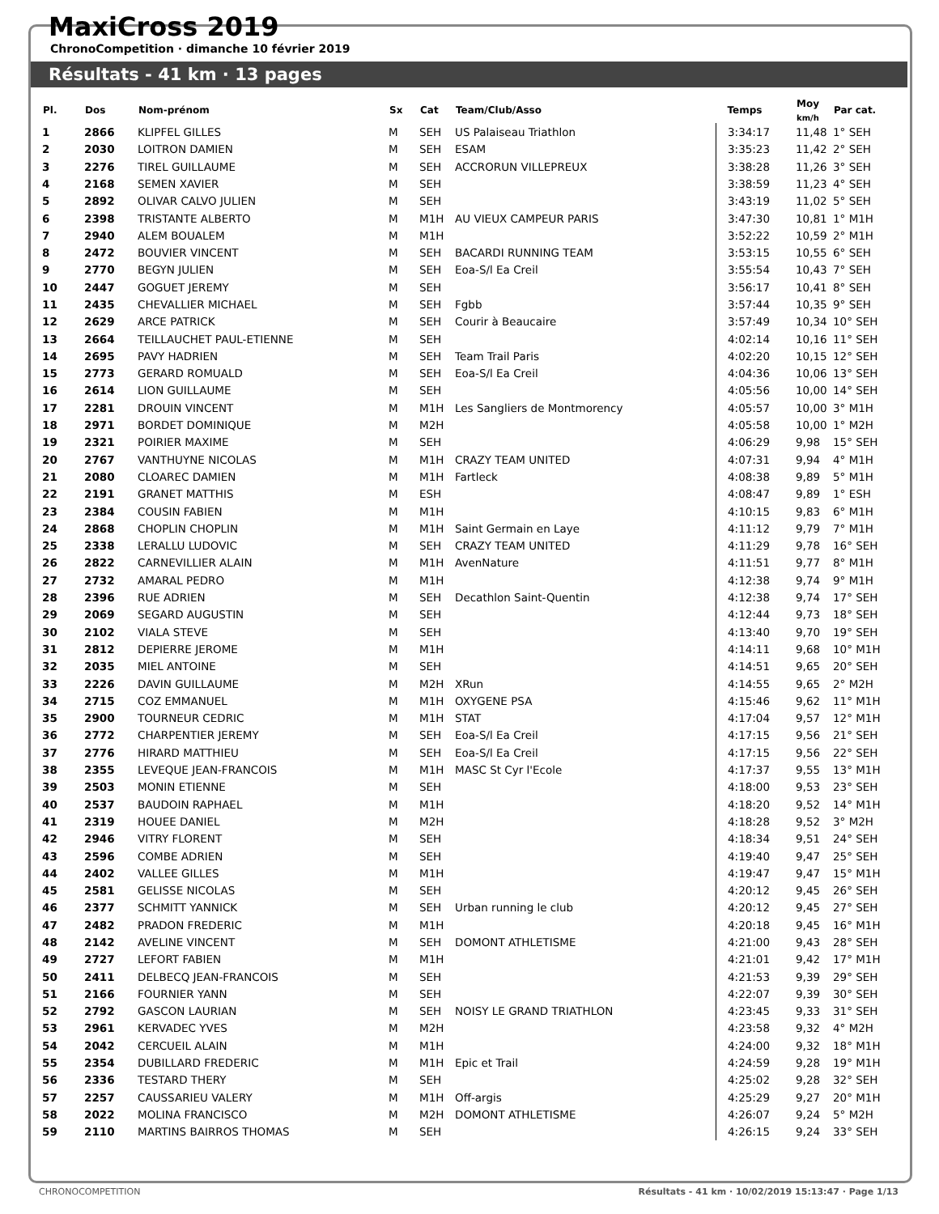MaxiCross 2019
ChronoCompetition · dimanche 10 février 2019
Résultats - 41 km · 13 pages
| Pl. | Dos | Nom-prénom | Sx | Cat | Team/Club/Asso | Temps | Moy <sub>km/h</sub> | Par cat. |
| --- | --- | --- | --- | --- | --- | --- | --- | --- |
| 1 | 2866 | KLIPFEL GILLES | M | SEH | US Palaiseau Triathlon | 3:34:17 | 11,48 | 1° SEH |
| 2 | 2030 | LOITRON DAMIEN | M | SEH | ESAM | 3:35:23 | 11,42 | 2° SEH |
| 3 | 2276 | TIREL GUILLAUME | M | SEH | ACCRORUN VILLEPREUX | 3:38:28 | 11,26 | 3° SEH |
| 4 | 2168 | SEMEN XAVIER | M | SEH | | 3:38:59 | 11,23 | 4° SEH |
| 5 | 2892 | OLIVAR CALVO JULIEN | M | SEH | | 3:43:19 | 11,02 | 5° SEH |
| 6 | 2398 | TRISTANTE ALBERTO | M | M1H | AU VIEUX CAMPEUR PARIS | 3:47:30 | 10,81 | 1° M1H |
| 7 | 2940 | ALEM BOUALEM | M | M1H | | 3:52:22 | 10,59 | 2° M1H |
| 8 | 2472 | BOUVIER VINCENT | M | SEH | BACARDI RUNNING TEAM | 3:53:15 | 10,55 | 6° SEH |
| 9 | 2770 | BEGYN JULIEN | M | SEH | Eoa-S/l Ea Creil | 3:55:54 | 10,43 | 7° SEH |
| 10 | 2447 | GOGUET JEREMY | M | SEH | | 3:56:17 | 10,41 | 8° SEH |
| 11 | 2435 | CHEVALLIER MICHAEL | M | SEH | Fgbb | 3:57:44 | 10,35 | 9° SEH |
| 12 | 2629 | ARCE PATRICK | M | SEH | Courir à Beaucaire | 3:57:49 | 10,34 | 10° SEH |
| 13 | 2664 | TEILLAUCHET PAUL-ETIENNE | M | SEH | | 4:02:14 | 10,16 | 11° SEH |
| 14 | 2695 | PAVY HADRIEN | M | SEH | Team Trail Paris | 4:02:20 | 10,15 | 12° SEH |
| 15 | 2773 | GERARD ROMUALD | M | SEH | Eoa-S/l Ea Creil | 4:04:36 | 10,06 | 13° SEH |
| 16 | 2614 | LION GUILLAUME | M | SEH | | 4:05:56 | 10,00 | 14° SEH |
| 17 | 2281 | DROUIN VINCENT | M | M1H | Les Sangliers de Montmorency | 4:05:57 | 10,00 | 3° M1H |
| 18 | 2971 | BORDET DOMINIQUE | M | M2H | | 4:05:58 | 10,00 | 1° M2H |
| 19 | 2321 | POIRIER MAXIME | M | SEH | | 4:06:29 | 9,98 | 15° SEH |
| 20 | 2767 | VANTHUYNE NICOLAS | M | M1H | CRAZY TEAM UNITED | 4:07:31 | 9,94 | 4° M1H |
| 21 | 2080 | CLOAREC DAMIEN | M | M1H | Fartleck | 4:08:38 | 9,89 | 5° M1H |
| 22 | 2191 | GRANET MATTHIS | M | ESH | | 4:08:47 | 9,89 | 1° ESH |
| 23 | 2384 | COUSIN FABIEN | M | M1H | | 4:10:15 | 9,83 | 6° M1H |
| 24 | 2868 | CHOPLIN CHOPLIN | M | M1H | Saint Germain en Laye | 4:11:12 | 9,79 | 7° M1H |
| 25 | 2338 | LERALLU LUDOVIC | M | SEH | CRAZY TEAM UNITED | 4:11:29 | 9,78 | 16° SEH |
| 26 | 2822 | CARNEVILLIER ALAIN | M | M1H | AvenNature | 4:11:51 | 9,77 | 8° M1H |
| 27 | 2732 | AMARAL PEDRO | M | M1H | | 4:12:38 | 9,74 | 9° M1H |
| 28 | 2396 | RUE ADRIEN | M | SEH | Decathlon Saint-Quentin | 4:12:38 | 9,74 | 17° SEH |
| 29 | 2069 | SEGARD AUGUSTIN | M | SEH | | 4:12:44 | 9,73 | 18° SEH |
| 30 | 2102 | VIALA STEVE | M | SEH | | 4:13:40 | 9,70 | 19° SEH |
| 31 | 2812 | DEPIERRE JEROME | M | M1H | | 4:14:11 | 9,68 | 10° M1H |
| 32 | 2035 | MIEL ANTOINE | M | SEH | | 4:14:51 | 9,65 | 20° SEH |
| 33 | 2226 | DAVIN GUILLAUME | M | M2H | XRun | 4:14:55 | 9,65 | 2° M2H |
| 34 | 2715 | COZ EMMANUEL | M | M1H | OXYGENE PSA | 4:15:46 | 9,62 | 11° M1H |
| 35 | 2900 | TOURNEUR CEDRIC | M | M1H | STAT | 4:17:04 | 9,57 | 12° M1H |
| 36 | 2772 | CHARPENTIER JEREMY | M | SEH | Eoa-S/l Ea Creil | 4:17:15 | 9,56 | 21° SEH |
| 37 | 2776 | HIRARD MATTHIEU | M | SEH | Eoa-S/l Ea Creil | 4:17:15 | 9,56 | 22° SEH |
| 38 | 2355 | LEVEQUE JEAN-FRANCOIS | M | M1H | MASC St Cyr l'Ecole | 4:17:37 | 9,55 | 13° M1H |
| 39 | 2503 | MONIN ETIENNE | M | SEH | | 4:18:00 | 9,53 | 23° SEH |
| 40 | 2537 | BAUDOIN RAPHAEL | M | M1H | | 4:18:20 | 9,52 | 14° M1H |
| 41 | 2319 | HOUEE DANIEL | M | M2H | | 4:18:28 | 9,52 | 3° M2H |
| 42 | 2946 | VITRY FLORENT | M | SEH | | 4:18:34 | 9,51 | 24° SEH |
| 43 | 2596 | COMBE ADRIEN | M | SEH | | 4:19:40 | 9,47 | 25° SEH |
| 44 | 2402 | VALLEE GILLES | M | M1H | | 4:19:47 | 9,47 | 15° M1H |
| 45 | 2581 | GELISSE NICOLAS | M | SEH | | 4:20:12 | 9,45 | 26° SEH |
| 46 | 2377 | SCHMITT YANNICK | M | SEH | Urban running le club | 4:20:12 | 9,45 | 27° SEH |
| 47 | 2482 | PRADON FREDERIC | M | M1H | | 4:20:18 | 9,45 | 16° M1H |
| 48 | 2142 | AVELINE VINCENT | M | SEH | DOMONT ATHLETISME | 4:21:00 | 9,43 | 28° SEH |
| 49 | 2727 | LEFORT FABIEN | M | M1H | | 4:21:01 | 9,42 | 17° M1H |
| 50 | 2411 | DELBECQ JEAN-FRANCOIS | M | SEH | | 4:21:53 | 9,39 | 29° SEH |
| 51 | 2166 | FOURNIER YANN | M | SEH | | 4:22:07 | 9,39 | 30° SEH |
| 52 | 2792 | GASCON LAURIAN | M | SEH | NOISY LE GRAND TRIATHLON | 4:23:45 | 9,33 | 31° SEH |
| 53 | 2961 | KERVADEC YVES | M | M2H | | 4:23:58 | 9,32 | 4° M2H |
| 54 | 2042 | CERCUEIL ALAIN | M | M1H | | 4:24:00 | 9,32 | 18° M1H |
| 55 | 2354 | DUBILLARD FREDERIC | M | M1H | Epic et Trail | 4:24:59 | 9,28 | 19° M1H |
| 56 | 2336 | TESTARD THERY | M | SEH | | 4:25:02 | 9,28 | 32° SEH |
| 57 | 2257 | CAUSSARIEU VALERY | M | M1H | Off-argis | 4:25:29 | 9,27 | 20° M1H |
| 58 | 2022 | MOLINA FRANCISCO | M | M2H | DOMONT ATHLETISME | 4:26:07 | 9,24 | 5° M2H |
| 59 | 2110 | MARTINS BAIRROS THOMAS | M | SEH | | 4:26:15 | 9,24 | 33° SEH |
CHRONOCOMPETITION Résultats - 41 km · 10/02/2019 15:13:47 · Page 1/13